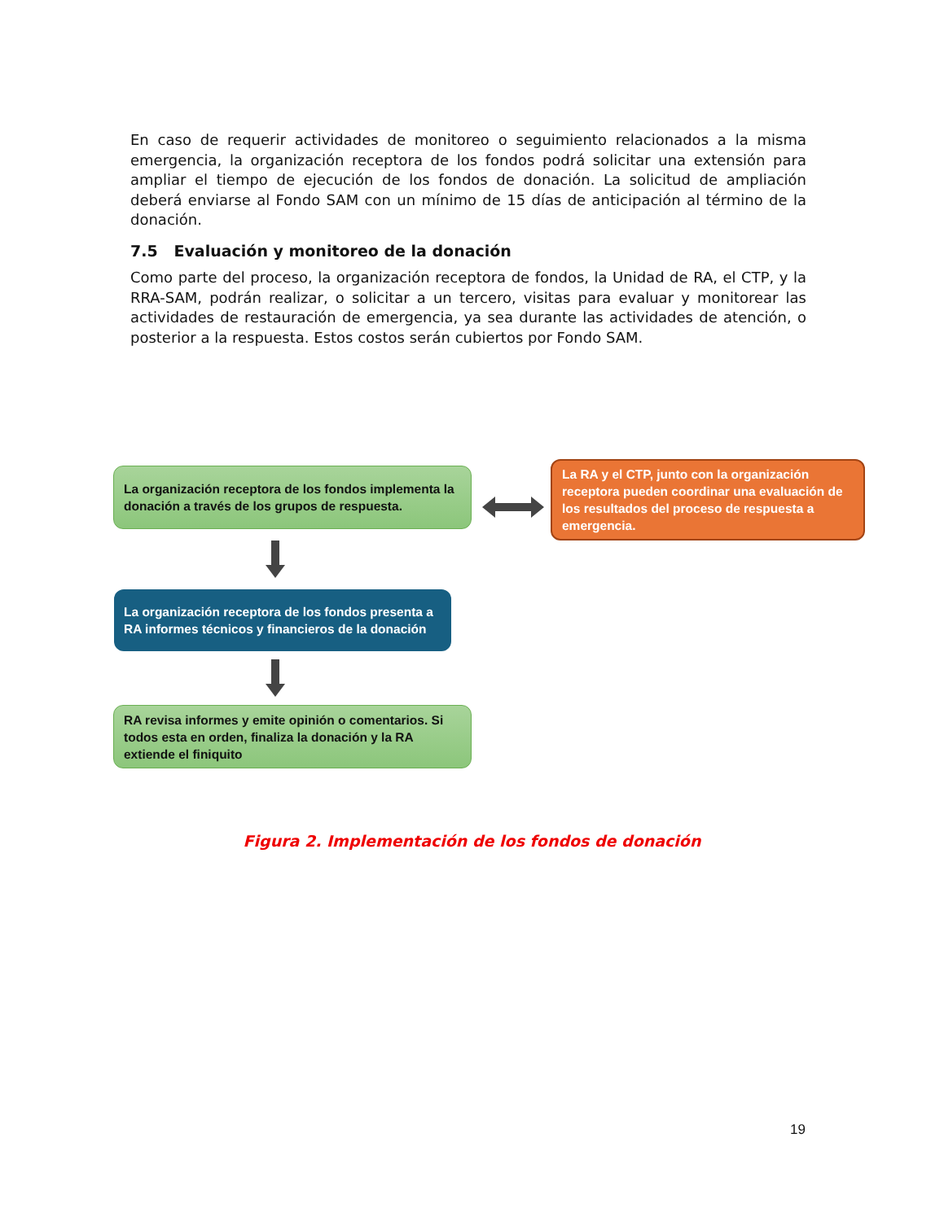En caso de requerir actividades de monitoreo o seguimiento relacionados a la misma emergencia, la organización receptora de los fondos podrá solicitar una extensión para ampliar el tiempo de ejecución de los fondos de donación. La solicitud de ampliación deberá enviarse al Fondo SAM con un mínimo de 15 días de anticipación al término de la donación.
7.5 Evaluación y monitoreo de la donación
Como parte del proceso, la organización receptora de fondos, la Unidad de RA, el CTP, y la RRA-SAM, podrán realizar, o solicitar a un tercero, visitas para evaluar y monitorear las actividades de restauración de emergencia, ya sea durante las actividades de atención, o posterior a la respuesta. Estos costos serán cubiertos por Fondo SAM.
La organización receptora de los fondos implementa la donación a través de los grupos de respuesta.
La RA y el CTP, junto con la organización receptora pueden coordinar una evaluación de los resultados del proceso de respuesta a emergencia.
La organización receptora de los fondos presenta a RA informes técnicos y financieros de la donación
RA revisa informes y emite opinión o comentarios. Si todos esta en orden, finaliza la donación y la RA extiende el finiquito
Figura 2. Implementación de los fondos de donación
19